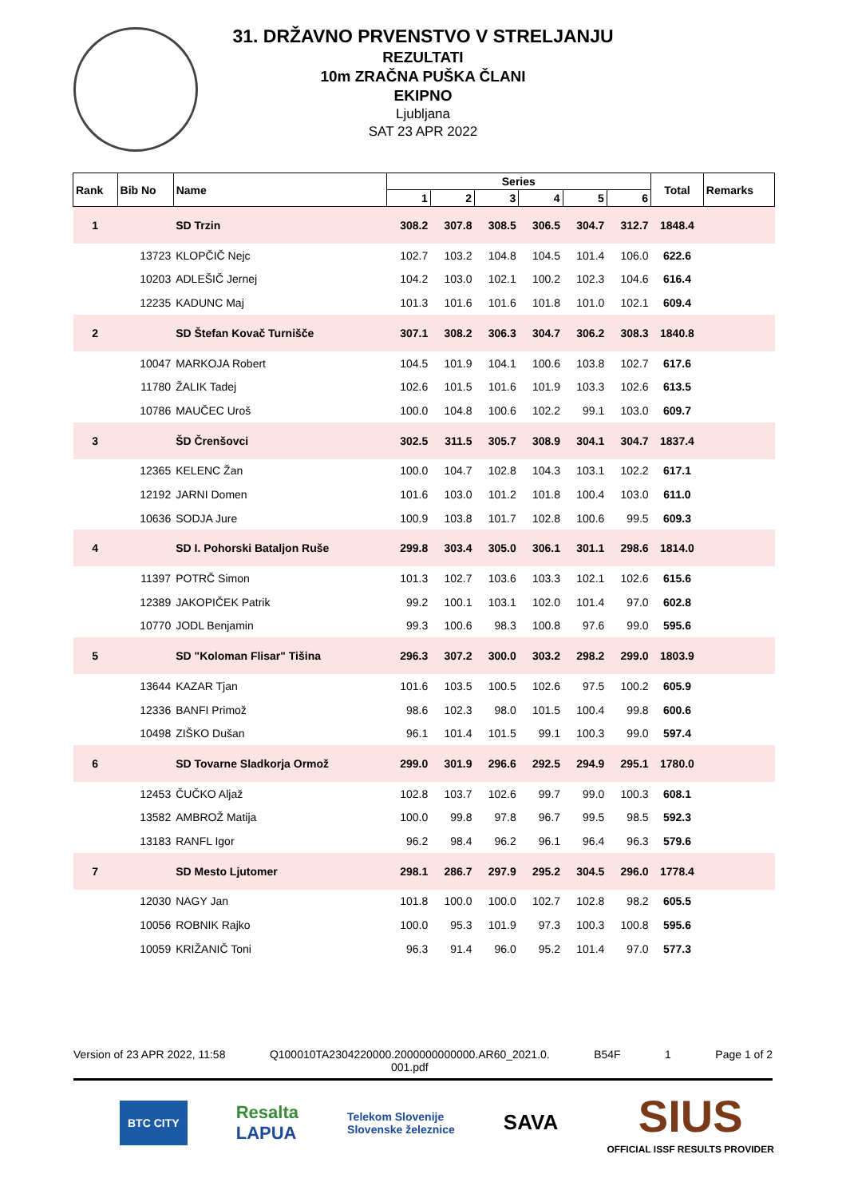31. DRŽAVNO PRVENSTVO V STRELJANJU
REZULTATI
10m ZRAČNA PUŠKA ČLANI
EKIPNO
Ljubljana
SAT 23 APR 2022
| Rank | Bib No | Name | Series | | | | | | Total | Remarks |
| --- | --- | --- | --- | --- | --- | --- | --- | --- | --- | --- |
| | | | 1 | 2 | 3 | 4 | 5 | 6 | | |
| 1 | | SD Trzin | 308.2 | 307.8 | 308.5 | 306.5 | 304.7 | 312.7 | 1848.4 | |
| | 13723 | KLOPČIČ Nejc | 102.7 | 103.2 | 104.8 | 104.5 | 101.4 | 106.0 | 622.6 | |
| | 10203 | ADLEŠIČ Jernej | 104.2 | 103.0 | 102.1 | 100.2 | 102.3 | 104.6 | 616.4 | |
| | 12235 | KADUNC Maj | 101.3 | 101.6 | 101.6 | 101.8 | 101.0 | 102.1 | 609.4 | |
| 2 | | SD Štefan Kovač Turnišče | 307.1 | 308.2 | 306.3 | 304.7 | 306.2 | 308.3 | 1840.8 | |
| | 10047 | MARKOJA Robert | 104.5 | 101.9 | 104.1 | 100.6 | 103.8 | 102.7 | 617.6 | |
| | 11780 | ŽALIK Tadej | 102.6 | 101.5 | 101.6 | 101.9 | 103.3 | 102.6 | 613.5 | |
| | 10786 | MAUČEC Uroš | 100.0 | 104.8 | 100.6 | 102.2 | 99.1 | 103.0 | 609.7 | |
| 3 | | ŠD Črenšovci | 302.5 | 311.5 | 305.7 | 308.9 | 304.1 | 304.7 | 1837.4 | |
| | 12365 | KELENC Žan | 100.0 | 104.7 | 102.8 | 104.3 | 103.1 | 102.2 | 617.1 | |
| | 12192 | JARNI Domen | 101.6 | 103.0 | 101.2 | 101.8 | 100.4 | 103.0 | 611.0 | |
| | 10636 | SODJA Jure | 100.9 | 103.8 | 101.7 | 102.8 | 100.6 | 99.5 | 609.3 | |
| 4 | | SD I. Pohorski Bataljon Ruše | 299.8 | 303.4 | 305.0 | 306.1 | 301.1 | 298.6 | 1814.0 | |
| | 11397 | POTRČ Simon | 101.3 | 102.7 | 103.6 | 103.3 | 102.1 | 102.6 | 615.6 | |
| | 12389 | JAKOPIČEK Patrik | 99.2 | 100.1 | 103.1 | 102.0 | 101.4 | 97.0 | 602.8 | |
| | 10770 | JODL Benjamin | 99.3 | 100.6 | 98.3 | 100.8 | 97.6 | 99.0 | 595.6 | |
| 5 | | SD "Koloman Flisar" Tišina | 296.3 | 307.2 | 300.0 | 303.2 | 298.2 | 299.0 | 1803.9 | |
| | 13644 | KAZAR Tjan | 101.6 | 103.5 | 100.5 | 102.6 | 97.5 | 100.2 | 605.9 | |
| | 12336 | BANFI Primož | 98.6 | 102.3 | 98.0 | 101.5 | 100.4 | 99.8 | 600.6 | |
| | 10498 | ZIŠKO Dušan | 96.1 | 101.4 | 101.5 | 99.1 | 100.3 | 99.0 | 597.4 | |
| 6 | | SD Tovarne Sladkorja Ormož | 299.0 | 301.9 | 296.6 | 292.5 | 294.9 | 295.1 | 1780.0 | |
| | 12453 | ČUČKO Aljaž | 102.8 | 103.7 | 102.6 | 99.7 | 99.0 | 100.3 | 608.1 | |
| | 13582 | AMBROŽ Matija | 100.0 | 99.8 | 97.8 | 96.7 | 99.5 | 98.5 | 592.3 | |
| | 13183 | RANFL Igor | 96.2 | 98.4 | 96.2 | 96.1 | 96.4 | 96.3 | 579.6 | |
| 7 | | SD Mesto Ljutomer | 298.1 | 286.7 | 297.9 | 295.2 | 304.5 | 296.0 | 1778.4 | |
| | 12030 | NAGY Jan | 101.8 | 100.0 | 100.0 | 102.7 | 102.8 | 98.2 | 605.5 | |
| | 10056 | ROBNIK Rajko | 100.0 | 95.3 | 101.9 | 97.3 | 100.3 | 100.8 | 595.6 | |
| | 10059 | KRIŽANIČ Toni | 96.3 | 91.4 | 96.0 | 95.2 | 101.4 | 97.0 | 577.3 | |
Version of 23 APR 2022, 11:58 Q100010TA2304220000.2000000000000.AR60_2021.0.
001.pdf B54F 1 Page 1 of 2
BTC CITY Resalta
LAPUA Telekom Slovenije
Slovenske železnice SAVA SIUS
OFFICIAL ISSF RESULTS PROVIDER